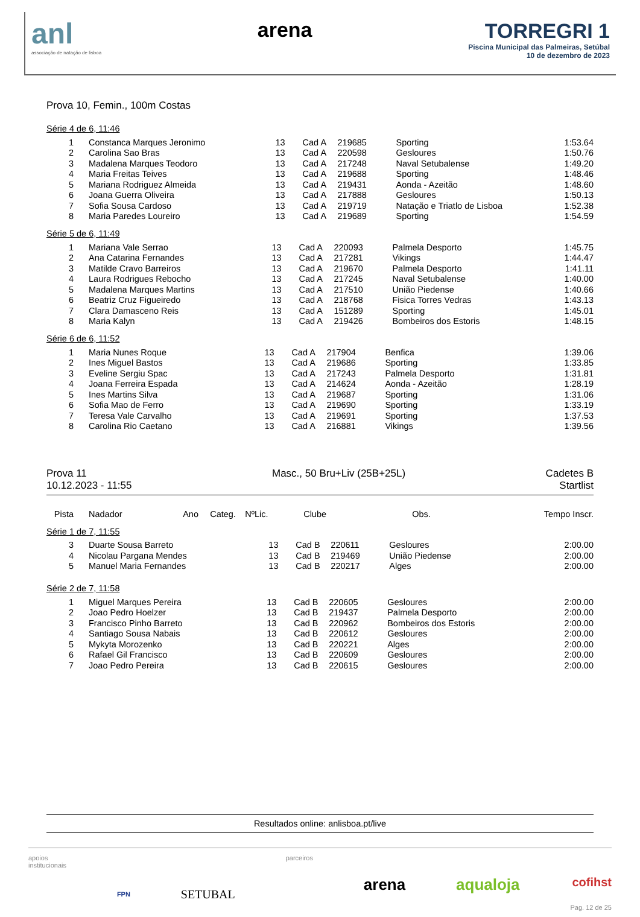anl
associação de natação de lisboa
arena TORREGRI 1
Piscina Municipal das Palmeiras, Setúbal
10 de dezembro de 2023
Prova 10, Femin., 100m Costas
Série 4 de 6, 11:46
| 1 | Constanca Marques Jeronimo | 13 | Cad A | 219685 | Sporting | | 1:53.64 |
| 2 | Carolina Sao Bras | 13 | Cad A | 220598 | Gesloures | | 1:50.76 |
| 3 | Madalena Marques Teodoro | 13 | Cad A | 217248 | Naval Setubalense | | 1:49.20 |
| 4 | Maria Freitas Teives | 13 | Cad A | 219688 | Sporting | | 1:48.46 |
| 5 | Mariana Rodriguez Almeida | 13 | Cad A | 219431 | Aonda - Azeitão | | 1:48.60 |
| 6 | Joana Guerra Oliveira | 13 | Cad A | 217888 | Gesloures | | 1:50.13 |
| 7 | Sofia Sousa Cardoso | 13 | Cad A | 219719 | Natação e Triatlo de Lisboa | | 1:52.38 |
| 8 | Maria Paredes Loureiro | 13 | Cad A | 219689 | Sporting | | 1:54.59 |
Série 5 de 6, 11:49
| 1 | Mariana Vale Serrao | 13 | Cad A | 220093 | Palmela Desporto | | 1:45.75 |
| 2 | Ana Catarina Fernandes | 13 | Cad A | 217281 | Vikings | | 1:44.47 |
| 3 | Matilde Cravo Barreiros | 13 | Cad A | 219670 | Palmela Desporto | | 1:41.11 |
| 4 | Laura Rodrigues Rebocho | 13 | Cad A | 217245 | Naval Setubalense | | 1:40.00 |
| 5 | Madalena Marques Martins | 13 | Cad A | 217510 | União Piedense | | 1:40.66 |
| 6 | Beatriz Cruz Figueiredo | 13 | Cad A | 218768 | Fisica Torres Vedras | | 1:43.13 |
| 7 | Clara Damasceno Reis | 13 | Cad A | 151289 | Sporting | | 1:45.01 |
| 8 | Maria Kalyn | 13 | Cad A | 219426 | Bombeiros dos Estoris | | 1:48.15 |
Série 6 de 6, 11:52
| 1 | Maria Nunes Roque | 13 | Cad A | 217904 | Benfica | | 1:39.06 |
| 2 | Ines Miguel Bastos | 13 | Cad A | 219686 | Sporting | | 1:33.85 |
| 3 | Eveline Sergiu Spac | 13 | Cad A | 217243 | Palmela Desporto | | 1:31.81 |
| 4 | Joana Ferreira Espada | 13 | Cad A | 214624 | Aonda - Azeitão | | 1:28.19 |
| 5 | Ines Martins Silva | 13 | Cad A | 219687 | Sporting | | 1:31.06 |
| 6 | Sofia Mao de Ferro | 13 | Cad A | 219690 | Sporting | | 1:33.19 |
| 7 | Teresa Vale Carvalho | 13 | Cad A | 219691 | Sporting | | 1:37.53 |
| 8 | Carolina Rio Caetano | 13 | Cad A | 216881 | Vikings | | 1:39.56 |
Prova 11
10.12.2023 - 11:55
Masc., 50 Bru+Liv (25B+25L) Cadetes B
Startlist
| Pista | Nadador | Ano | Categ. | NºLic. | Clube | Obs. | Tempo Inscr. |
| --- | --- | --- | --- | --- | --- | --- | --- |
Série 1 de 7, 11:55
| 3 | Duarte Sousa Barreto | 13 | Cad B | 220611 | Gesloures | | 2:00.00 |
| 4 | Nicolau Pargana Mendes | 13 | Cad B | 219469 | União Piedense | | 2:00.00 |
| 5 | Manuel Maria Fernandes | 13 | Cad B | 220217 | Alges | | 2:00.00 |
Série 2 de 7, 11:58
| 1 | Miguel Marques Pereira | 13 | Cad B | 220605 | Gesloures | | 2:00.00 |
| 2 | Joao Pedro Hoelzer | 13 | Cad B | 219437 | Palmela Desporto | | 2:00.00 |
| 3 | Francisco Pinho Barreto | 13 | Cad B | 220962 | Bombeiros dos Estoris | | 2:00.00 |
| 4 | Santiago Sousa Nabais | 13 | Cad B | 220612 | Gesloures | | 2:00.00 |
| 5 | Mykyta Morozenko | 13 | Cad B | 220221 | Alges | | 2:00.00 |
| 6 | Rafael Gil Francisco | 13 | Cad B | 220609 | Gesloures | | 2:00.00 |
| 7 | Joao Pedro Pereira | 13 | Cad B | 220615 | Gesloures | | 2:00.00 |
Resultados online: anlisboa.pt/live
apoios
institucionais
FPN
SETUBAL
parceiros
arena aqualoja
cofihst
Pag. 12 de 25